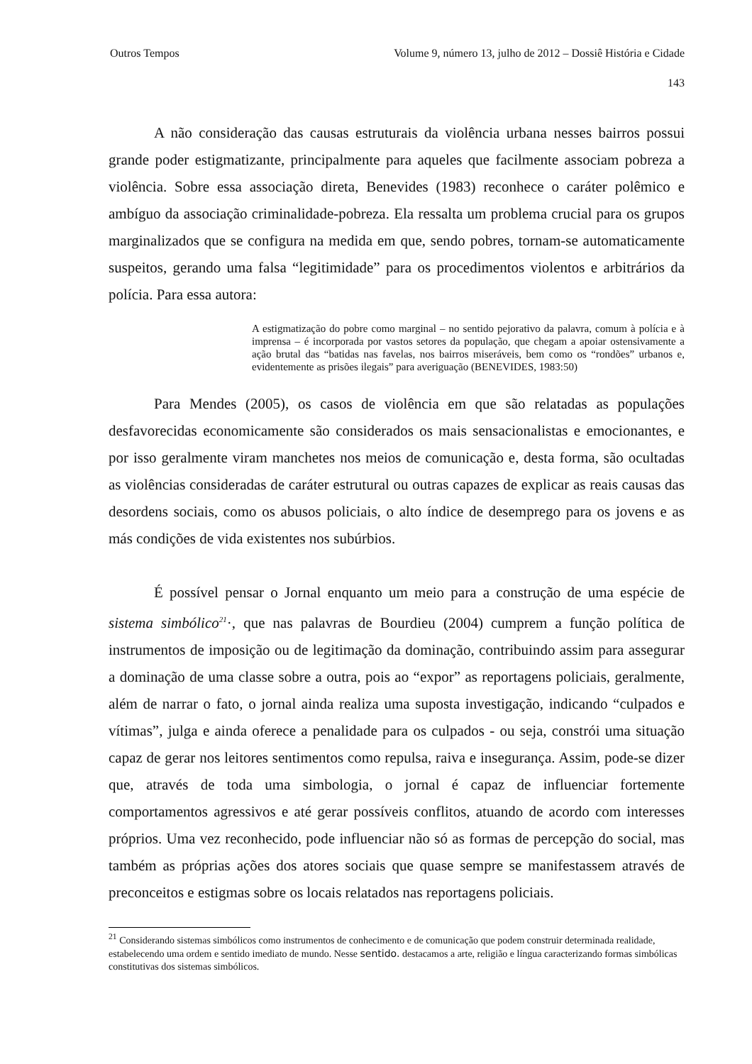Outros Tempos Volume 9, número 13, julho de 2012 – Dossiê História e Cidade
143
A não consideração das causas estruturais da violência urbana nesses bairros possui grande poder estigmatizante, principalmente para aqueles que facilmente associam pobreza a violência. Sobre essa associação direta, Benevides (1983) reconhece o caráter polêmico e ambíguo da associação criminalidade-pobreza. Ela ressalta um problema crucial para os grupos marginalizados que se configura na medida em que, sendo pobres, tornam-se automaticamente suspeitos, gerando uma falsa “legitimidade” para os procedimentos violentos e arbitrários da polícia. Para essa autora:
A estigmatização do pobre como marginal – no sentido pejorativo da palavra, comum à polícia e à imprensa – é incorporada por vastos setores da população, que chegam a apoiar ostensivamente a ação brutal das “batidas nas favelas, nos bairros miseráveis, bem como os “rondões” urbanos e, evidentemente as prisões ilegais” para averiguação (BENEVIDES, 1983:50)
Para Mendes (2005), os casos de violência em que são relatadas as populações desfavorecidas economicamente são considerados os mais sensacionalistas e emocionantes, e por isso geralmente viram manchetes nos meios de comunicação e, desta forma, são ocultadas as violências consideradas de caráter estrutural ou outras capazes de explicar as reais causas das desordens sociais, como os abusos policiais, o alto índice de desemprego para os jovens e as más condições de vida existentes nos subúrbios.
É possível pensar o Jornal enquanto um meio para a construção de uma espécie de sistema simbólico<sup>21</sup>·, que nas palavras de Bourdieu (2004) cumprem a função política de instrumentos de imposição ou de legitimação da dominação, contribuindo assim para assegurar a dominação de uma classe sobre a outra, pois ao “expor” as reportagens policiais, geralmente, além de narrar o fato, o jornal ainda realiza uma suposta investigação, indicando “culpados e vítimas”, julga e ainda oferece a penalidade para os culpados - ou seja, constrói uma situação capaz de gerar nos leitores sentimentos como repulsa, raiva e insegurança. Assim, pode-se dizer que, através de toda uma simbologia, o jornal é capaz de influenciar fortemente comportamentos agressivos e até gerar possíveis conflitos, atuando de acordo com interesses próprios. Uma vez reconhecido, pode influenciar não só as formas de percepção do social, mas também as próprias ações dos atores sociais que quase sempre se manifestassem através de preconceitos e estigmas sobre os locais relatados nas reportagens policiais.
<sup>21</sup> Considerando sistemas simbólicos como instrumentos de conhecimento e de comunicação que podem construir determinada realidade, estabelecendo uma ordem e sentido imediato de mundo. Nesse sentido. destacamos a arte, religião e língua caracterizando formas simbólicas constitutivas dos sistemas simbólicos.